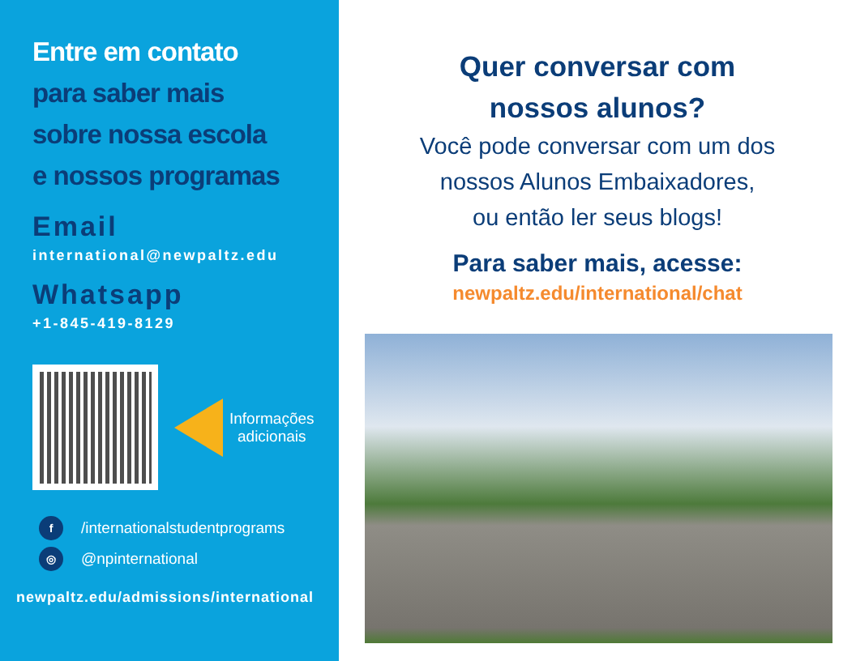Entre em contato
para saber mais
sobre nossa escola
e nossos programas
Email
international@newpaltz.edu
Whatsapp
+1-845-419-8129
Informações
adicionais
f /internationalstudentprograms
◎ @npinternational
newpaltz.edu/admissions/international
Quer conversar com
nossos alunos?
Você pode conversar com um dos
nossos Alunos Embaixadores,
ou então ler seus blogs!
Para saber mais, acesse:
newpaltz.edu/international/chat